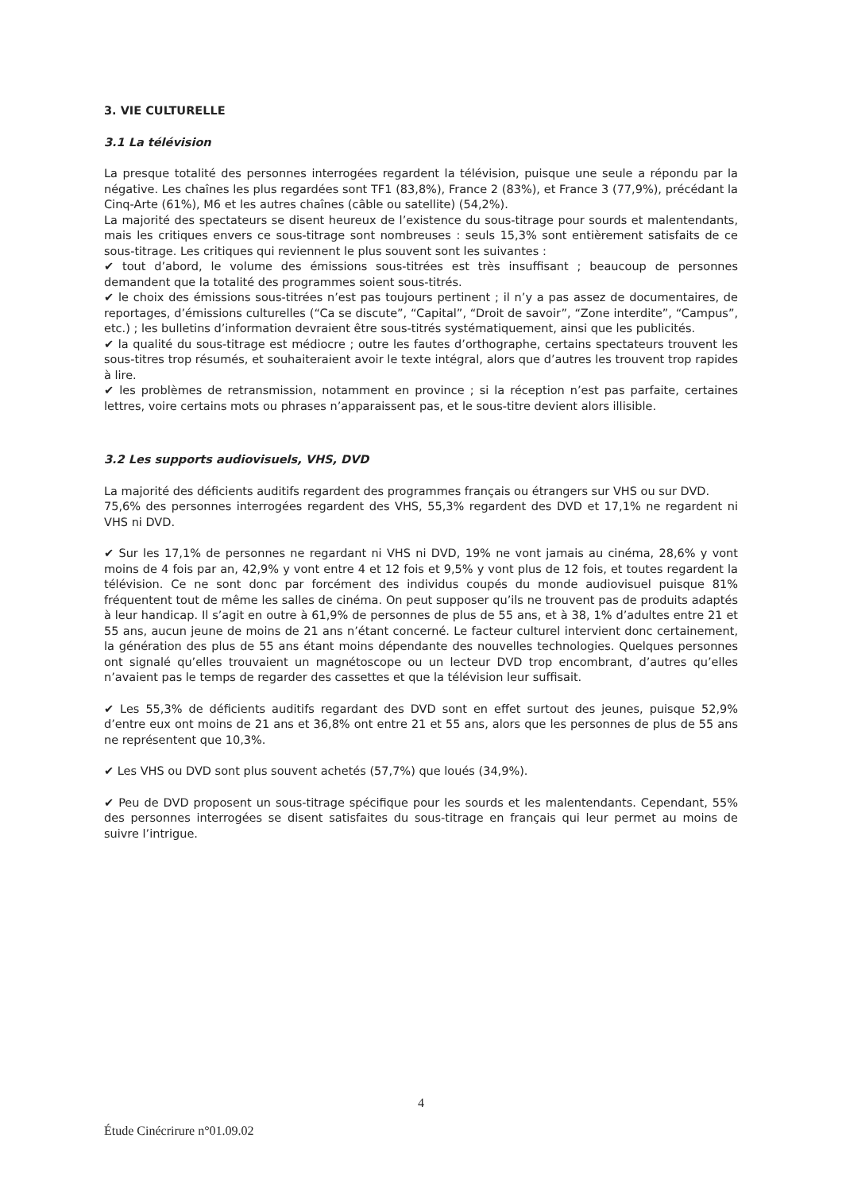3. VIE CULTURELLE
3.1 La télévision
La presque totalité des personnes interrogées regardent la télévision, puisque une seule a répondu par la négative. Les chaînes les plus regardées sont TF1 (83,8%), France 2 (83%), et France 3 (77,9%), précédant la Cinq-Arte (61%), M6 et les autres chaînes (câble ou satellite) (54,2%).
La majorité des spectateurs se disent heureux de l’existence du sous-titrage pour sourds et malentendants, mais les critiques envers ce sous-titrage sont nombreuses : seuls 15,3% sont entièrement satisfaits de ce sous-titrage. Les critiques qui reviennent le plus souvent sont les suivantes :
✔ tout d’abord, le volume des émissions sous-titrées est très insuffisant ; beaucoup de personnes demandent que la totalité des programmes soient sous-titrés.
✔ le choix des émissions sous-titrées n’est pas toujours pertinent ; il n’y a pas assez de documentaires, de reportages, d’émissions culturelles (“Ca se discute”, “Capital”, “Droit de savoir”, “Zone interdite”, “Campus”, etc.) ; les bulletins d’information devraient être sous-titrés systématiquement, ainsi que les publicités.
✔ la qualité du sous-titrage est médiocre ; outre les fautes d’orthographe, certains spectateurs trouvent les sous-titres trop résumés, et souhaiteraient avoir le texte intégral, alors que d’autres les trouvent trop rapides à lire.
✔ les problèmes de retransmission, notamment en province ; si la réception n’est pas parfaite, certaines lettres, voire certains mots ou phrases n’apparaissent pas, et le sous-titre devient alors illisible.
3.2 Les supports audiovisuels, VHS, DVD
La majorité des déficients auditifs regardent des programmes français ou étrangers sur VHS ou sur DVD.
75,6% des personnes interrogées regardent des VHS, 55,3% regardent des DVD et 17,1% ne regardent ni VHS ni DVD.
✔ Sur les 17,1% de personnes ne regardant ni VHS ni DVD, 19% ne vont jamais au cinéma, 28,6% y vont moins de 4 fois par an, 42,9% y vont entre 4 et 12 fois et 9,5% y vont plus de 12 fois, et toutes regardent la télévision. Ce ne sont donc par forcément des individus coupés du monde audiovisuel puisque 81% fréquentent tout de même les salles de cinéma. On peut supposer qu’ils ne trouvent pas de produits adaptés à leur handicap. Il s’agit en outre à 61,9% de personnes de plus de 55 ans, et à 38, 1% d’adultes entre 21 et 55 ans, aucun jeune de moins de 21 ans n’étant concerné. Le facteur culturel intervient donc certainement, la génération des plus de 55 ans étant moins dépendante des nouvelles technologies. Quelques personnes ont signalé qu’elles trouvaient un magnétoscope ou un lecteur DVD trop encombrant, d’autres qu’elles n’avaient pas le temps de regarder des cassettes et que la télévision leur suffisait.
✔ Les 55,3% de déficients auditifs regardant des DVD sont en effet surtout des jeunes, puisque 52,9% d’entre eux ont moins de 21 ans et 36,8% ont entre 21 et 55 ans, alors que les personnes de plus de 55 ans ne représentent que 10,3%.
✔ Les VHS ou DVD sont plus souvent achetés (57,7%) que loués (34,9%).
✔ Peu de DVD proposent un sous-titrage spécifique pour les sourds et les malentendants. Cependant, 55% des personnes interrogées se disent satisfaites du sous-titrage en français qui leur permet au moins de suivre l’intrigue.
4
Étude Cinécrirure n°01.09.02